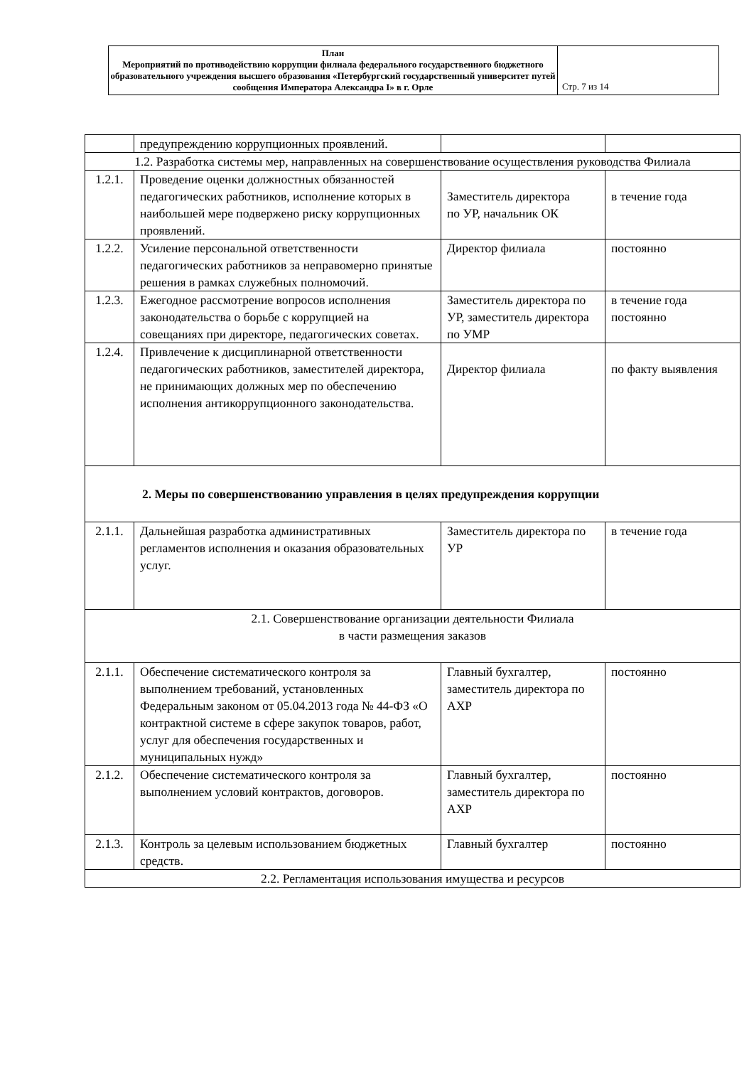| План Мероприятий по противодействию коррупции филиала федерального государственного бюджетного образовательного учреждения высшего образования «Петербургский государственный университет путей сообщения Императора Александра I» в г. Орле | Стр. 7 из 14 |
| | предупреждению коррупционных проявлений. | | |
| 1.2. Разработка системы мер, направленных на совершенствование осуществления руководства Филиала | | | |
| 1.2.1. | Проведение оценки должностных обязанностей педагогических работников, исполнение которых в наибольшей мере подвержено риску коррупционных проявлений. | Заместитель директора по УР, начальник ОК | в течение года |
| 1.2.2. | Усиление персональной ответственности педагогических работников за неправомерно принятые решения в рамках служебных полномочий. | Директор филиала | постоянно |
| 1.2.3. | Ежегодное рассмотрение вопросов исполнения законодательства о борьбе с коррупцией на совещаниях при директоре, педагогических советах. | Заместитель директора по УР, заместитель директора по УМР | в течение года постоянно |
| 1.2.4. | Привлечение к дисциплинарной ответственности педагогических работников, заместителей директора, не принимающих должных мер по обеспечению исполнения антикоррупционного законодательства. | Директор филиала | по факту выявления |
| 2. Меры по совершенствованию управления в целях предупреждения коррупции | | | |
| 2.1.1. | Дальнейшая разработка административных регламентов исполнения и оказания образовательных услуг. | Заместитель директора по УР | в течение года |
| 2.1. Совершенствование организации деятельности Филиала в части размещения заказов | | | |
| 2.1.1. | Обеспечение систематического контроля за выполнением требований, установленных Федеральным законом от 05.04.2013 года № 44-ФЗ «О контрактной системе в сфере закупок товаров, работ, услуг для обеспечения государственных и муниципальных нужд» | Главный бухгалтер, заместитель директора по АХР | постоянно |
| 2.1.2. | Обеспечение систематического контроля за выполнением условий контрактов, договоров. | Главный бухгалтер, заместитель директора по АХР | постоянно |
| 2.1.3. | Контроль за целевым использованием бюджетных средств. | Главный бухгалтер | постоянно |
| 2.2. Регламентация использования имущества и ресурсов | | | |